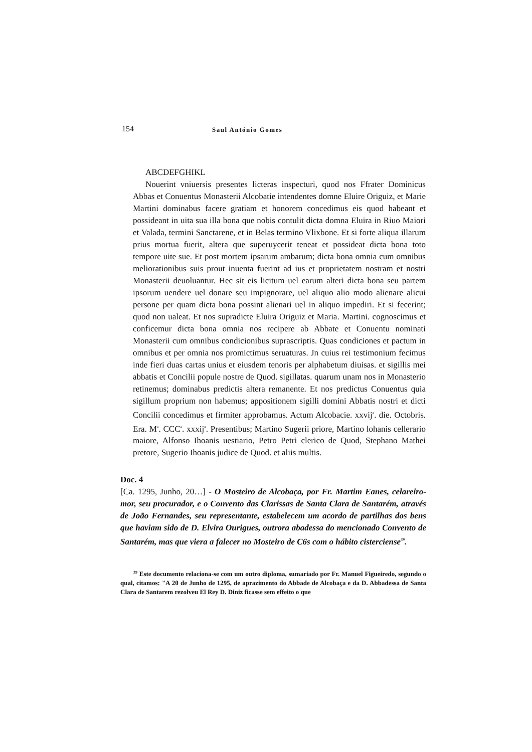154 Saul António Gomes
ABCDEFGHIKL
Nouerint vniuersis presentes licteras inspecturi, quod nos Ffrater Dominicus Abbas et Conuentus Monasterii Alcobatie intendentes domne Eluire Origuiz, et Marie Martini dominabus facere gratiam et honorem concedimus eis quod habeant et possideant in uita sua illa bona que nobis contulit dicta domna Eluira in Riuo Maiori et Valada, termini Sanctarene, et in Belas termino Vlixbone. Et si forte aliqua illarum prius mortua fuerit, altera que superuycerit teneat et possideat dicta bona toto tempore uite sue. Et post mortem ipsarum ambarum; dicta bona omnia cum omnibus meliorationibus suis prout inuenta fuerint ad ius et proprietatem nostram et nostri Monasterii deuoluantur. Hec sit eis licitum uel earum alteri dicta bona seu partem ipsorum uendere uel donare seu impignorare, uel aliquo alio modo alienare alicui persone per quam dicta bona possint alienari uel in aliquo impediri. Et si fecerint; quod non ualeat. Et nos supradicte Eluira Origuiz et Maria. Martini. cognoscimus et conficemur dicta bona omnia nos recipere ab Abbate et Conuentu nominati Monasterii cum omnibus condicionibus suprascriptis. Quas condiciones et pactum in omnibus et per omnia nos promictimus seruaturas. Jn cuius rei testimonium fecimus inde fieri duas cartas unius et eiusdem tenoris per alphabetum diuisas. et sigillis mei abbatis et Concilii popule nostre de Quod. sigillatas. quarum unam nos in Monasterio retinemus; dominabus predictis altera remanente. Et nos predictus Conuentus quia sigillum proprium non habemus; appositionem sigilli domini Abbatis nostri et dicti Concilii concedimus et firmiter approbamus. Actum Alcobacie. xxvij<sup>a</sup>. die. Octobris. Era. M<sup>a</sup>. CCC<sup>a</sup>. xxxij<sup>a</sup>. Presentibus; Martino Sugerii priore, Martino lohanis cellerario maiore, Alfonso Ihoanis uestiario, Petro Petri clerico de Quod, Stephano Mathei pretore, Sugerio Ihoanis judice de Quod. et aliis multis.
Doc. 4
[Ca. 1295, Junho, 20…] - O Mosteiro de Alcobaça, por Fr. Martim Eanes, celareiro-mor, seu procurador, e o Convento das Clarissas de Santa Clara de Santarém, através de João Fernandes, seu representante, estabelecem um acordo de partilhas dos bens que haviam sido de D. Elvira Ourigues, outrora abadessa do mencionado Convento de Santarém, mas que viera a falecer no Mosteiro de C6s com o hábito cisterciense<sup>39</sup>.
<sup>39</sup> Este documento relaciona-se com um outro diploma, sumariado por Fr. Manuel Figueiredo, segundo o qual, citamos: "A 20 de Junho de 1295, de aprazimento do Abbade de Alcobaça e da D. Abbadessa de Santa Clara de Santarem rezolveu El Rey D. Diniz ficasse sem effeito o que